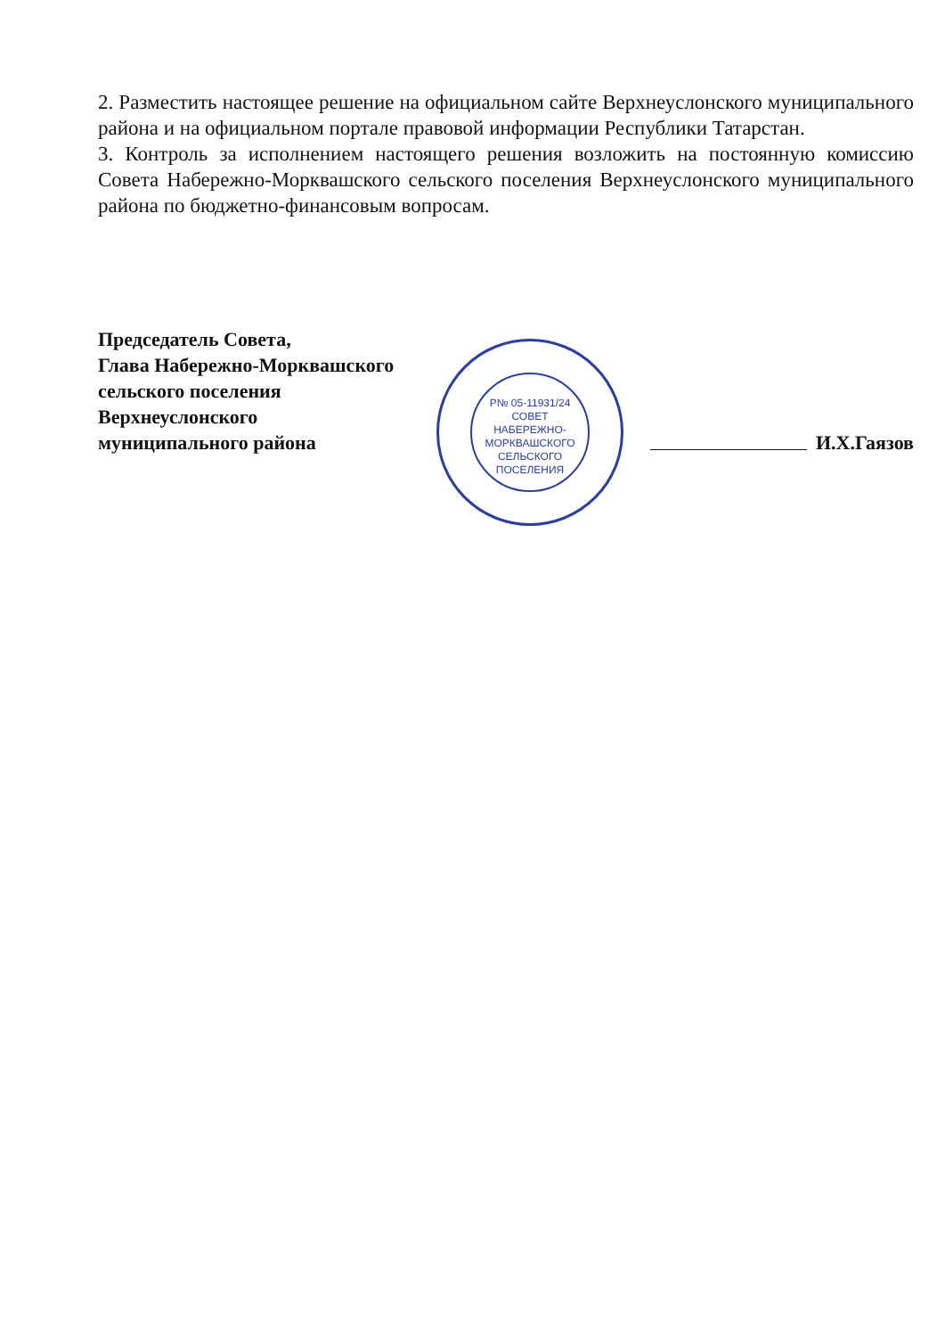2. Разместить настоящее решение на официальном сайте Верхнеуслонского муниципального района и на официальном портале правовой информации Республики Татарстан.
3. Контроль за исполнением настоящего решения возложить на постоянную комиссию Совета Набережно-Морквашского сельского поселения Верхнеуслонского муниципального района по бюджетно-финансовым вопросам.
Р№ 05-11931/24
СОВЕТ
НАБЕРЕЖНО-
МОРКВАШСКОГО
СЕЛЬСКОГО
ПОСЕЛЕНИЯ
Председатель Совета,
Глава Набережно-Морквашского
сельского поселения
Верхнеуслонского
муниципального района
И.Х.Гаязов